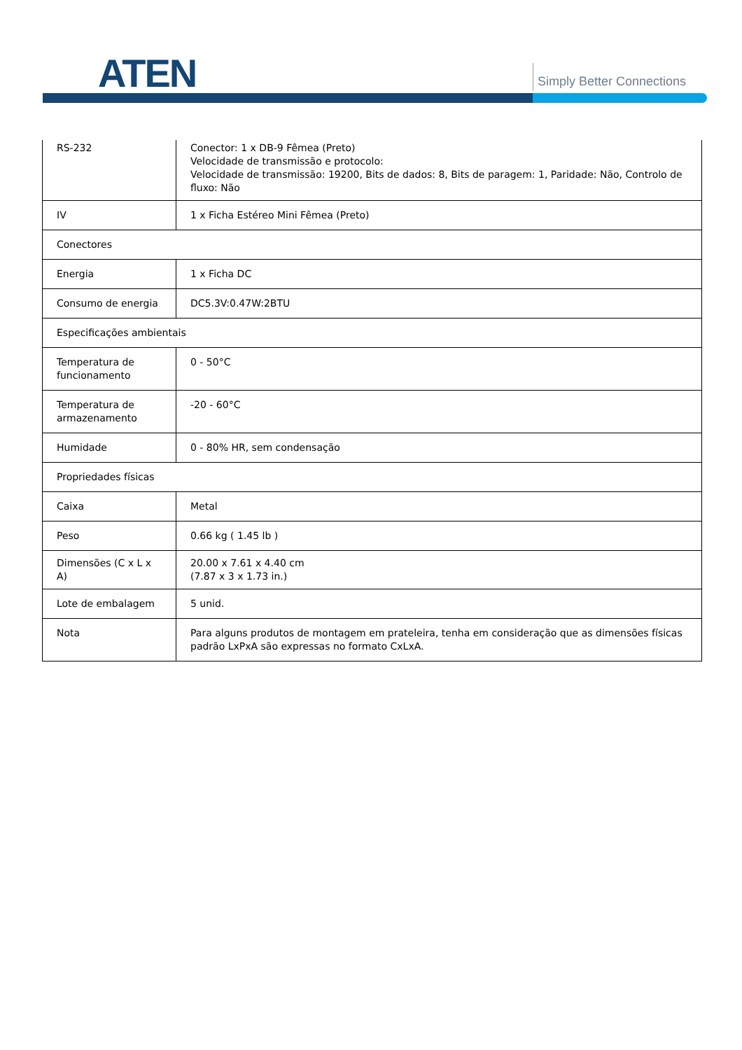ATEN Simply Better Connections
| RS-232 | Conector: 1 x DB-9 Fêmea (Preto) Velocidade de transmissão e protocolo: Velocidade de transmissão: 19200, Bits de dados: 8, Bits de paragem: 1, Paridade: Não, Controlo de fluxo: Não |
| IV | 1 x Ficha Estéreo Mini Fêmea (Preto) |
| Conectores | |
| Energia | 1 x Ficha DC |
| Consumo de energia | DC5.3V:0.47W:2BTU |
| Especificações ambientais | |
| Temperatura de funcionamento | 0 - 50°C |
| Temperatura de armazenamento | -20 - 60°C |
| Humidade | 0 - 80% HR, sem condensação |
| Propriedades físicas | |
| Caixa | Metal |
| Peso | 0.66 kg ( 1.45 lb ) |
| Dimensões (C x L x A) | 20.00 x 7.61 x 4.40 cm (7.87 x 3 x 1.73 in.) |
| Lote de embalagem | 5 unid. |
| Nota | Para alguns produtos de montagem em prateleira, tenha em consideração que as dimensões físicas padrão LxPxA são expressas no formato CxLxA. |